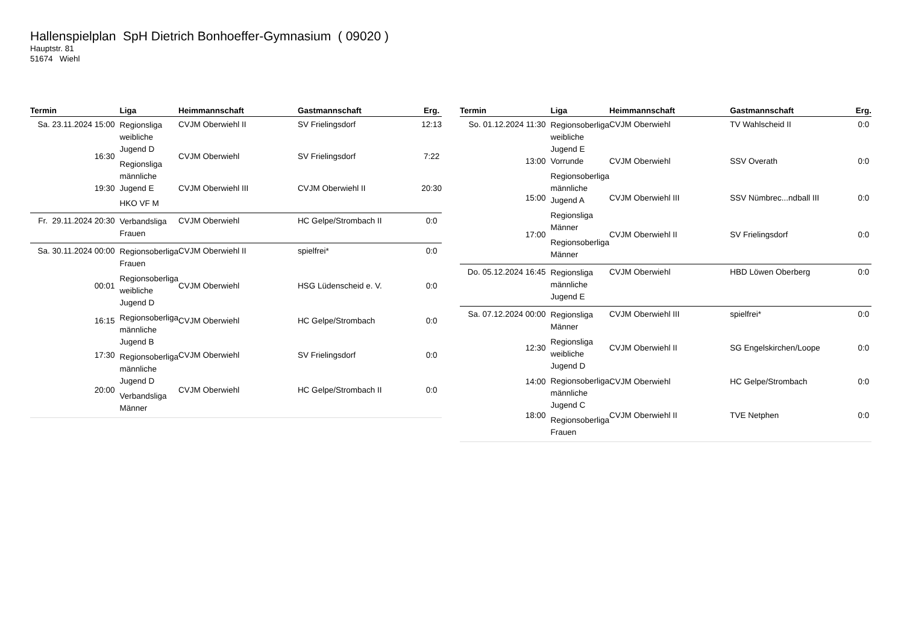Hallenspielplan SpH Dietrich Bonhoeffer-Gymnasium ( 09020 )
Hauptstr. 81
51674 Wiehl
| Termin | Liga | Heimmannschaft | Gastmannschaft | Erg. |
| --- | --- | --- | --- | --- |
| Sa. 23.11.2024 15:00 | Regionsliga weibliche Jugend D Regionsliga männliche Jugend E HKO VF M | CVJM Oberwiehl II | SV Frielingsdorf | 12:13 |
| 16:30 | | CVJM Oberwiehl | SV Frielingsdorf | 7:22 |
| 19:30 | | CVJM Oberwiehl III | CVJM Oberwiehl II | 20:30 |
| Fr. 29.11.2024 20:30 | Verbandsliga Frauen | CVJM Oberwiehl | HC Gelpe/Strombach II | 0:0 |
| Sa. 30.11.2024 00:00 | Regionsoberliga Frauen Regionsoberliga weibliche Jugend D Regionsoberliga männliche Jugend B Regionsoberliga männliche Jugend D Verbandsliga Männer | CVJM Oberwiehl II | spielfrei* | 0:0 |
| 00:01 | | CVJM Oberwiehl | HSG Lüdenscheid e. V. | 0:0 |
| 16:15 | | CVJM Oberwiehl | HC Gelpe/Strombach | 0:0 |
| 17:30 | | CVJM Oberwiehl | SV Frielingsdorf | 0:0 |
| 20:00 | | CVJM Oberwiehl | HC Gelpe/Strombach II | 0:0 |
| Termin | Liga | Heimmannschaft | Gastmannschaft | Erg. |
| --- | --- | --- | --- | --- |
| So. 01.12.2024 11:30 | Regionsoberliga weibliche Jugend E Vorrunde Regionsoberliga männliche Jugend A Regionsliga Männer Regionsoberliga Männer | CVJM Oberwiehl | TV Wahlscheid II | 0:0 |
| 13:00 | | CVJM Oberwiehl | SSV Overath | 0:0 |
| 15:00 | | CVJM Oberwiehl III | SSV Nümbrec...ndball III | 0:0 |
| 17:00 | | CVJM Oberwiehl II | SV Frielingsdorf | 0:0 |
| Do. 05.12.2024 16:45 | Regionsliga männliche Jugend E | CVJM Oberwiehl | HBD Löwen Oberberg | 0:0 |
| Sa. 07.12.2024 00:00 | Regionsliga Männer Regionsliga weibliche Jugend D Regionsoberliga männliche Jugend C Regionsoberliga Frauen | CVJM Oberwiehl III | spielfrei* | 0:0 |
| 12:30 | | CVJM Oberwiehl II | SG Engelskirchen/Loope | 0:0 |
| 14:00 | | CVJM Oberwiehl | HC Gelpe/Strombach | 0:0 |
| 18:00 | | CVJM Oberwiehl II | TVE Netphen | 0:0 |